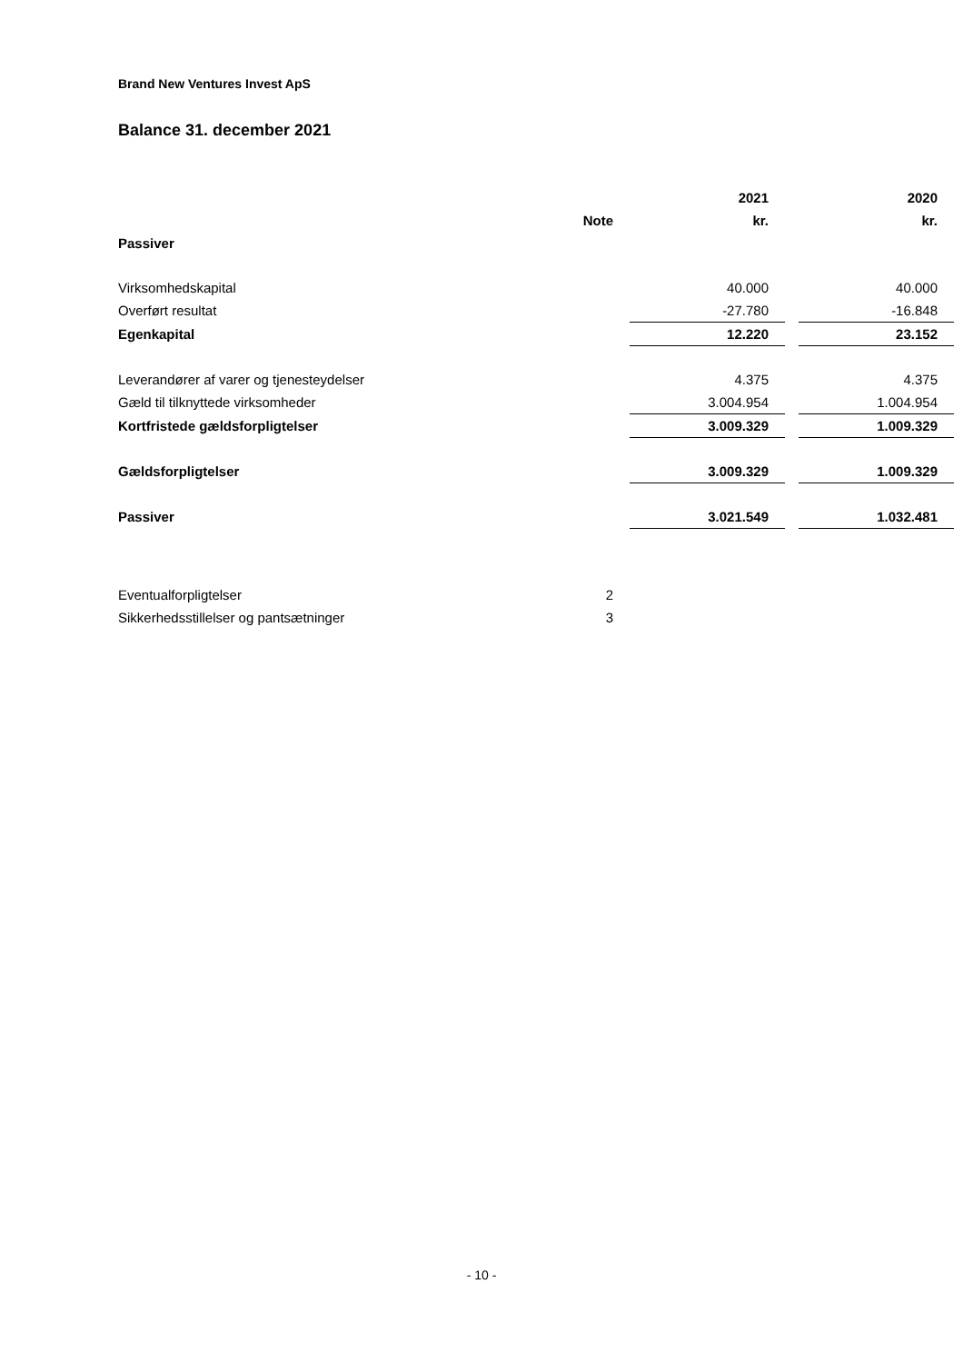Brand New Ventures Invest ApS
Balance 31. december 2021
| | | | 2021 | | 2020 |
| --- | --- | --- | --- | --- | --- |
| | Note | | kr. | | kr. |
| Passiver | | | | | |
| Virksomhedskapital | | | 40.000 | | 40.000 |
| Overført resultat | | | -27.780 | | -16.848 |
| Egenkapital | | | 12.220 | | 23.152 |
| Leverandører af varer og tjenesteydelser | | | 4.375 | | 4.375 |
| Gæld til tilknyttede virksomheder | | | 3.004.954 | | 1.004.954 |
| Kortfristede gældsforpligtelser | | | 3.009.329 | | 1.009.329 |
| Gældsforpligtelser | | | 3.009.329 | | 1.009.329 |
| Passiver | | | 3.021.549 | | 1.032.481 |
| Eventualforpligtelser | 2 | | | | |
| Sikkerhedsstillelser og pantsætninger | 3 | | | | |
- 10 -